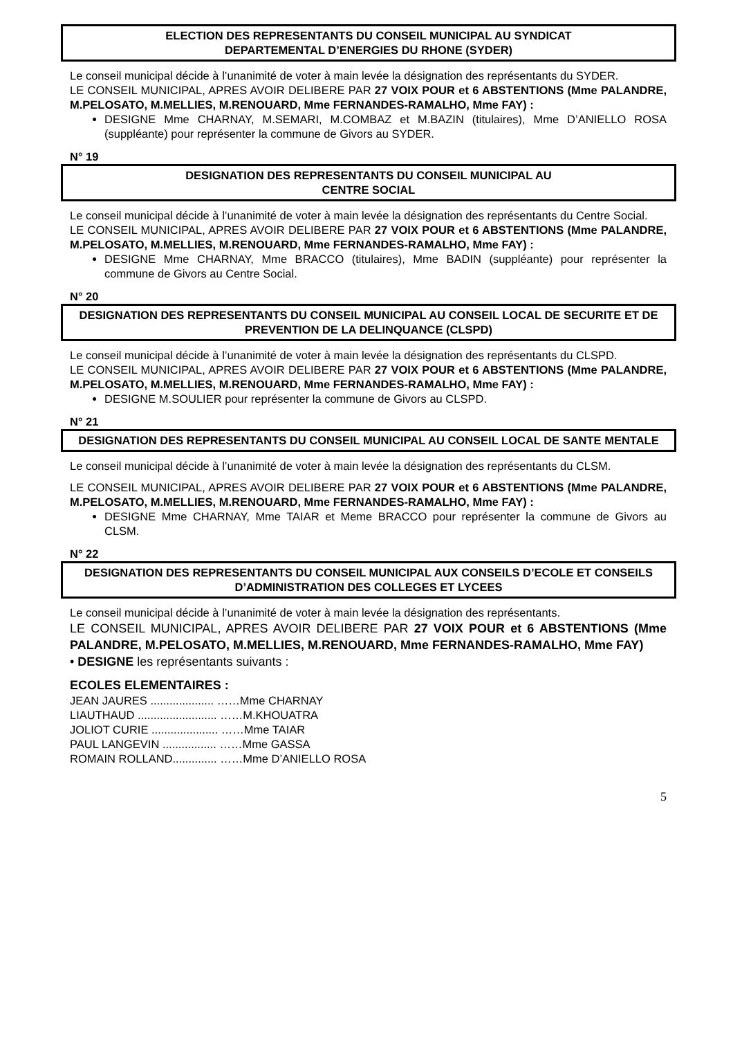ELECTION DES REPRESENTANTS DU CONSEIL MUNICIPAL AU SYNDICAT
DEPARTEMENTAL D’ENERGIES DU RHONE (SYDER)
Le conseil municipal décide à l’unanimité de voter à main levée la désignation des représentants du SYDER.
LE CONSEIL MUNICIPAL, APRES AVOIR DELIBERE PAR 27 VOIX POUR et 6 ABSTENTIONS (Mme PALANDRE, M.PELOSATO, M.MELLIES, M.RENOUARD, Mme FERNANDES-RAMALHO, Mme FAY) :
DESIGNE Mme CHARNAY, M.SEMARI, M.COMBAZ et M.BAZIN (titulaires), Mme D’ANIELLO ROSA (suppléante) pour représenter la commune de Givors au SYDER.
N° 19
DESIGNATION DES REPRESENTANTS DU CONSEIL MUNICIPAL AU
CENTRE SOCIAL
Le conseil municipal décide à l’unanimité de voter à main levée la désignation des représentants du Centre Social.
LE CONSEIL MUNICIPAL, APRES AVOIR DELIBERE PAR 27 VOIX POUR et 6 ABSTENTIONS (Mme PALANDRE, M.PELOSATO, M.MELLIES, M.RENOUARD, Mme FERNANDES-RAMALHO, Mme FAY) :
DESIGNE Mme CHARNAY, Mme BRACCO (titulaires), Mme BADIN (suppléante) pour représenter la commune de Givors au Centre Social.
N° 20
DESIGNATION DES REPRESENTANTS DU CONSEIL MUNICIPAL AU CONSEIL LOCAL DE SECURITE ET DE PREVENTION DE LA DELINQUANCE (CLSPD)
Le conseil municipal décide à l’unanimité de voter à main levée la désignation des représentants du CLSPD.
LE CONSEIL MUNICIPAL, APRES AVOIR DELIBERE PAR 27 VOIX POUR et 6 ABSTENTIONS (Mme PALANDRE, M.PELOSATO, M.MELLIES, M.RENOUARD, Mme FERNANDES-RAMALHO, Mme FAY) :
DESIGNE M.SOULIER pour représenter la commune de Givors au CLSPD.
N° 21
DESIGNATION DES REPRESENTANTS DU CONSEIL MUNICIPAL AU CONSEIL LOCAL DE SANTE MENTALE
Le conseil municipal décide à l’unanimité de voter à main levée la désignation des représentants du CLSM.
LE CONSEIL MUNICIPAL, APRES AVOIR DELIBERE PAR 27 VOIX POUR et 6 ABSTENTIONS (Mme PALANDRE, M.PELOSATO, M.MELLIES, M.RENOUARD, Mme FERNANDES-RAMALHO, Mme FAY) :
DESIGNE Mme CHARNAY, Mme TAIAR et Meme BRACCO pour représenter la commune de Givors au CLSM.
N° 22
DESIGNATION DES REPRESENTANTS DU CONSEIL MUNICIPAL AUX CONSEILS D’ECOLE ET CONSEILS D’ADMINISTRATION DES COLLEGES ET LYCEES
Le conseil municipal décide à l’unanimité de voter à main levée la désignation des représentants.
LE CONSEIL MUNICIPAL, APRES AVOIR DELIBERE PAR 27 VOIX POUR et 6 ABSTENTIONS (Mme PALANDRE, M.PELOSATO, M.MELLIES, M.RENOUARD, Mme FERNANDES-RAMALHO, Mme FAY)
• DESIGNE les représentants suivants :
ECOLES ELEMENTAIRES :
JEAN JAURES .................... ……Mme CHARNAY
LIAUTHAUD ......................... ……M.KHOUATRA
JOLIOT CURIE ..................... ……Mme TAIAR
PAUL LANGEVIN ................. ……Mme GASSA
ROMAIN ROLLAND.............. ……Mme D’ANIELLO ROSA
5